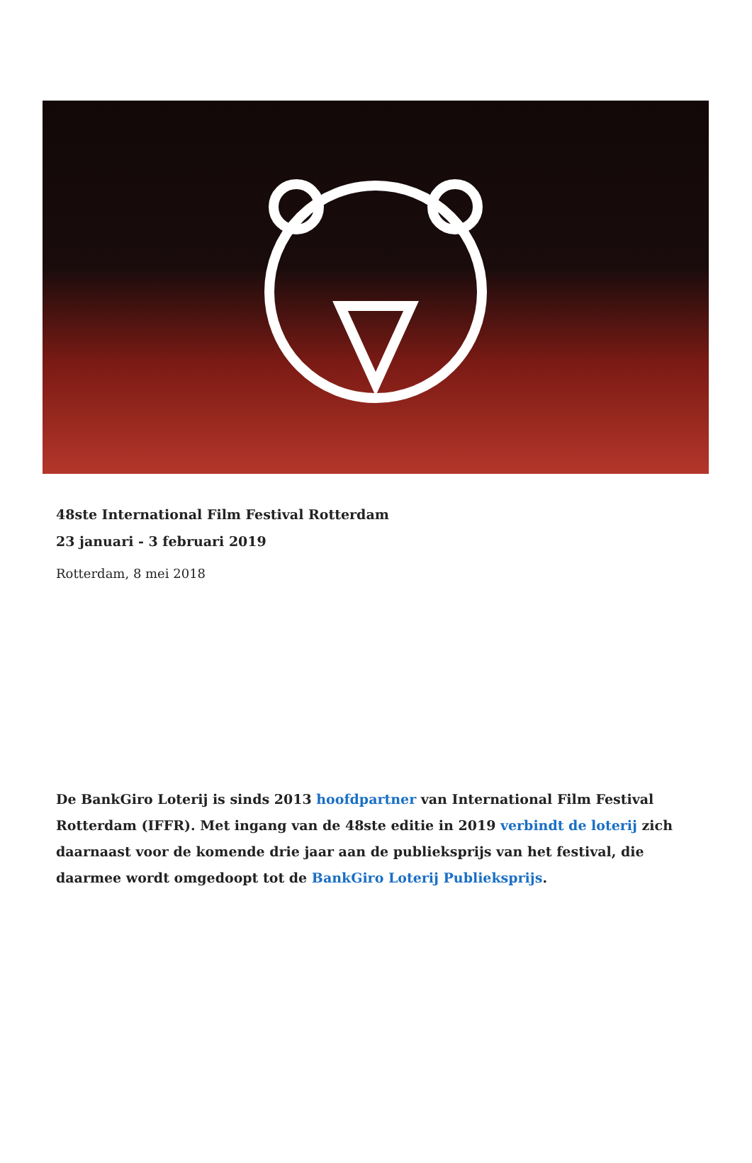48ste International Film Festival Rotterdam
23 januari - 3 februari 2019
Rotterdam, 8 mei 2018
De BankGiro Loterij is sinds 2013 hoofdpartner van International Film Festival Rotterdam (IFFR). Met ingang van de 48ste editie in 2019 verbindt de loterij zich daarnaast voor de komende drie jaar aan de publieksprijs van het festival, die daarmee wordt omgedoopt tot de BankGiro Loterij Publieksprijs.